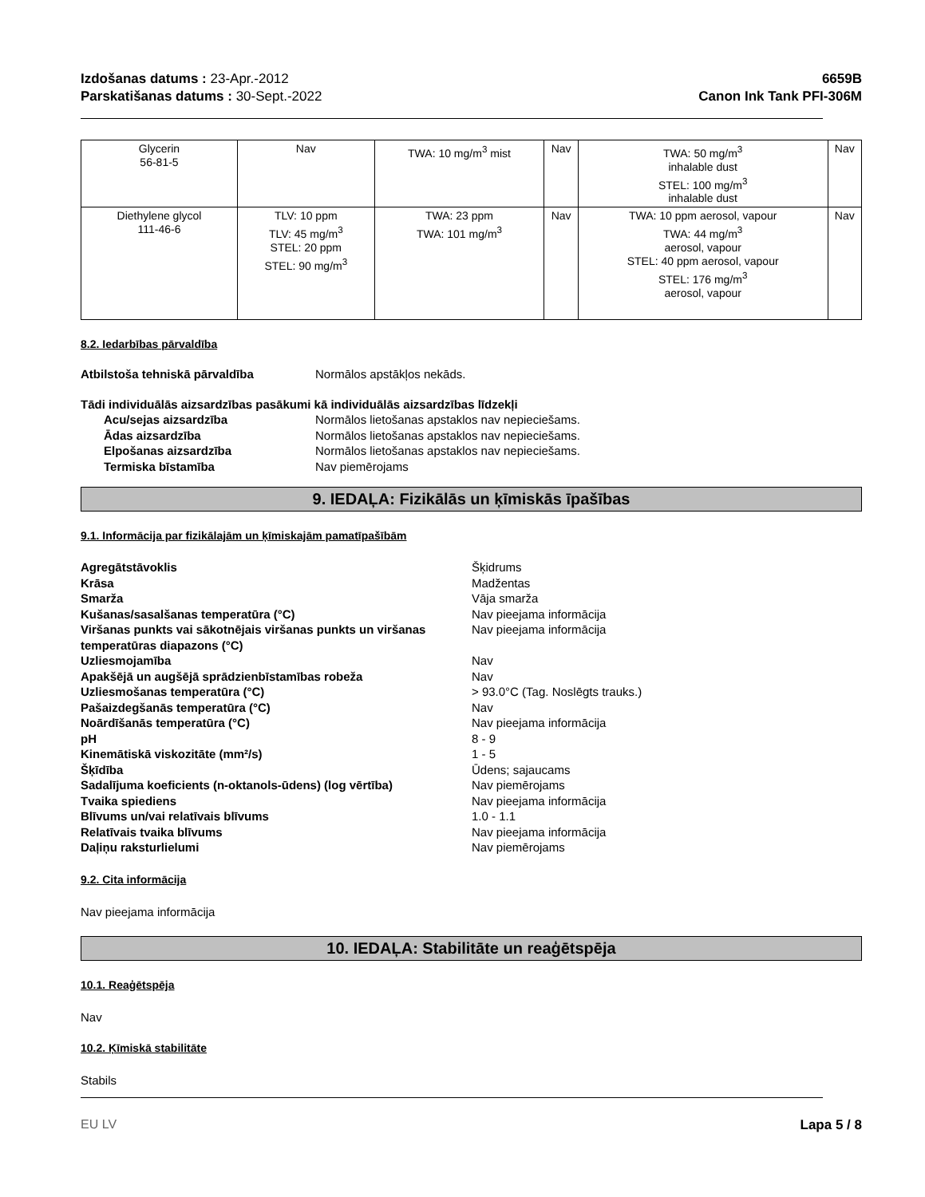Izdošanas datums : 23-Apr.-2012
Parskatišanas datums : 30-Sept.-2022
6659B
Canon Ink Tank PFI-306M
| Glycerin 56-81-5 | Nav | TWA: 10 mg/m<sup>3</sup> mist | Nav | TWA: 50 mg/m<sup>3</sup> inhalable dust STEL: 100 mg/m<sup>3</sup> inhalable dust | Nav |
| Diethylene glycol 111-46-6 | TLV: 10 ppm TLV: 45 mg/m<sup>3</sup> STEL: 20 ppm STEL: 90 mg/m<sup>3</sup> | TWA: 23 ppm TWA: 101 mg/m<sup>3</sup> | Nav | TWA: 10 ppm aerosol, vapour TWA: 44 mg/m<sup>3</sup> aerosol, vapour STEL: 40 ppm aerosol, vapour STEL: 176 mg/m<sup>3</sup> aerosol, vapour | Nav |
8.2. Iedarbības pārvaldība
Atbilstoša tehniskā pārvaldība Normālos apstākļos nekāds.
Tādi individuālās aizsardzības pasākumi kā individuālās aizsardzības līdzekļi
Acu/sejas aizsardzība Normālos lietošanas apstaklos nav nepieciešams. Ādas aizsardzība Normālos lietošanas apstaklos nav nepieciešams. Elpošanas aizsardzība Normālos lietošanas apstaklos nav nepieciešams. Termiska bīstamība Nav piemērojams
9. IEDAĻA: Fizikālās un ķīmiskās īpašības
9.1. Informācija par fizikālajām un ķīmiskajām pamatīpašībām
Agregātstāvoklis Šķidrums Krāsa Madžentas Smarža Vāja smarža Kušanas/sasalšanas temperatūra (°C) Nav pieejama informācija Viršanas punkts vai sākotnējais viršanas punkts un viršanas temperatūras diapazons (°C) Nav pieejama informācija Uzliesmojamība Nav Apakšējā un augšējā sprādzienbīstamības robeža Nav Uzliesmošanas temperatūra (°C) > 93.0°C (Tag. Noslēgts trauks.) Pašaizdegšanās temperatūra (°C) Nav Noārdīšanās temperatūra (°C) Nav pieejama informācija pH 8 - 9 Kinemātiskā viskozitāte (mm²/s) 1 - 5 Šķīdība Ūdens; sajaucams Sadalījuma koeficients (n-oktanols-ūdens) (log vērtība) Nav piemērojams Tvaika spiediens Nav pieejama informācija Blīvums un/vai relatīvais blīvums 1.0 - 1.1 Relatīvais tvaika blīvums Nav pieejama informācija Daļiņu raksturlielumi Nav piemērojams
9.2. Cita informācija
Nav pieejama informācija
10. IEDAĻA: Stabilitāte un reaģētspēja
10.1. Reaģētspēja
Nav
10.2. Ķīmiskā stabilitāte
Stabils
EU LV Lapa 5 / 8